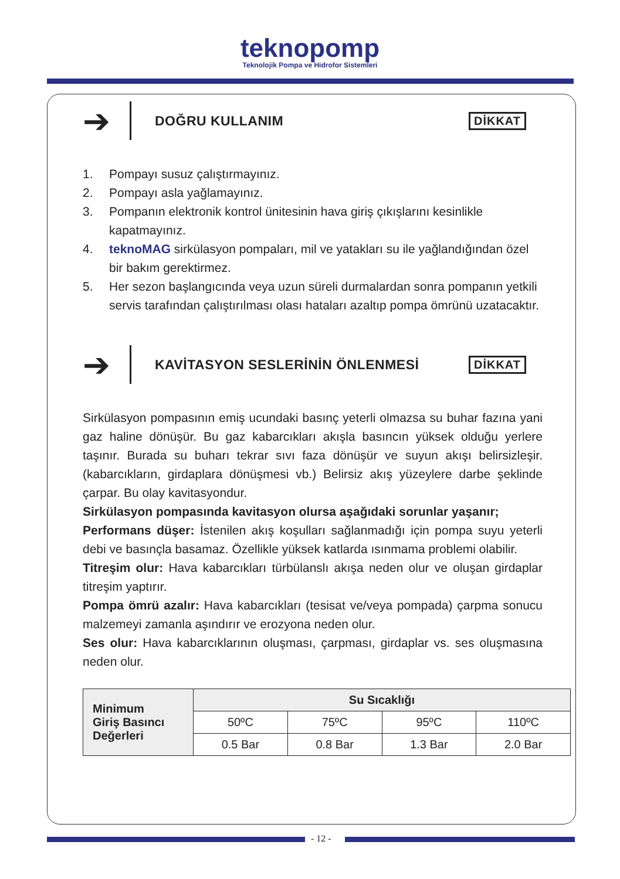teknopomp
Teknolojik Pompa ve Hidrofor Sistemleri
➔
DOĞRU KULLANIM
DİKKAT
1. Pompayı susuz çalıştırmayınız.
2. Pompayı asla yağlamayınız.
3. Pompanın elektronik kontrol ünitesinin hava giriş çıkışlarını kesinlikle kapatmayınız.
4. teknoMAG sirkülasyon pompaları, mil ve yatakları su ile yağlandığından özel bir bakım gerektirmez.
5. Her sezon başlangıcında veya uzun süreli durmalardan sonra pompanın yetkili servis tarafından çalıştırılması olası hataları azaltıp pompa ömrünü uzatacaktır.
➔
KAVİTASYON SESLERİNİN ÖNLENMESİ
DİKKAT
Sirkülasyon pompasının emiş ucundaki basınç yeterli olmazsa su buhar fazına yani gaz haline dönüşür. Bu gaz kabarcıkları akışla basıncın yüksek olduğu yerlere taşınır. Burada su buharı tekrar sıvı faza dönüşür ve suyun akışı belirsizleşir. (kabarcıkların, girdaplara dönüşmesi vb.) Belirsiz akış yüzeylere darbe şeklinde çarpar. Bu olay kavitasyondur.
Sirkülasyon pompasında kavitasyon olursa aşağıdaki sorunlar yaşanır;
Performans düşer: İstenilen akış koşulları sağlanmadığı için pompa suyu yeterli debi ve basınçla basamaz. Özellikle yüksek katlarda ısınmama problemi olabilir.
Titreşim olur: Hava kabarcıkları türbülanslı akışa neden olur ve oluşan girdaplar titreşim yaptırır.
Pompa ömrü azalır: Hava kabarcıkları (tesisat ve/veya pompada) çarpma sonucu malzemeyi zamanla aşındırır ve erozyona neden olur.
Ses olur: Hava kabarcıklarının oluşması, çarpması, girdaplar vs. ses oluşmasına neden olur.
| Minimum Giriş Basıncı Değerleri | Su Sıcaklığı | | | |
| --- | --- | --- | --- | --- |
| | 50ºC | 75ºC | 95ºC | 110ºC |
| | 0.5 Bar | 0.8 Bar | 1.3 Bar | 2.0 Bar |
- 12 -